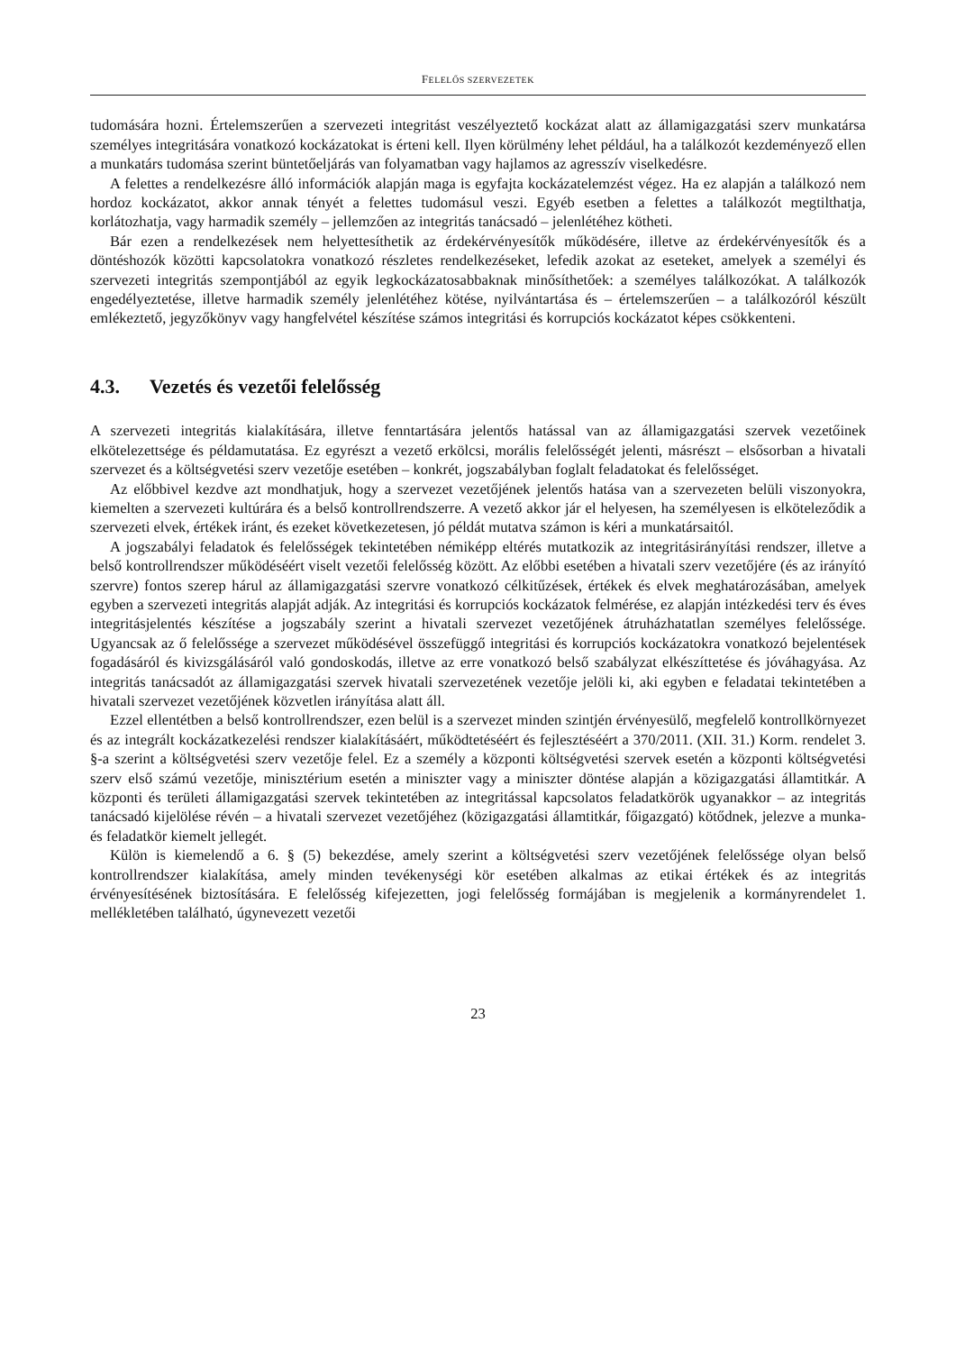FELELŐS SZERVEZETEK
tudomására hozni. Értelemszerűen a szervezeti integritást veszélyeztető kockázat alatt az államigazgatási szerv munkatársa személyes integritására vonatkozó kockázatokat is érteni kell. Ilyen körülmény lehet például, ha a találkozót kezdeményező ellen a munkatárs tudomása szerint büntetőeljárás van folyamatban vagy hajlamos az agresszív viselkedésre.
A felettes a rendelkezésre álló információk alapján maga is egyfajta kockázatelemzést végez. Ha ez alapján a találkozó nem hordoz kockázatot, akkor annak tényét a felettes tudomásul veszi. Egyéb esetben a felettes a találkozót megtilthatja, korlátozhatja, vagy harmadik személy – jellemzően az integritás tanácsadó – jelenlétéhez kötheti.
Bár ezen a rendelkezések nem helyettesíthetik az érdekérvényesítők működésére, illetve az érdekérvényesítők és a döntéshozók közötti kapcsolatokra vonatkozó részletes rendelkezéseket, lefedik azokat az eseteket, amelyek a személyi és szervezeti integritás szempontjából az egyik legkockázatosabbaknak minősíthetőek: a személyes találkozókat. A találkozók engedélyeztetése, illetve harmadik személy jelenlétéhez kötése, nyilvántartása és – értelemszerűen – a találkozóról készült emlékeztető, jegyzőkönyv vagy hangfelvétel készítése számos integritási és korrupciós kockázatot képes csökkenteni.
4.3. Vezetés és vezetői felelősség
A szervezeti integritás kialakítására, illetve fenntartására jelentős hatással van az államigazgatási szervek vezetőinek elkötelezettsége és példamutatása. Ez egyrészt a vezető erkölcsi, morális felelősségét jelenti, másrészt – elsősorban a hivatali szervezet és a költségvetési szerv vezetője esetében – konkrét, jogszabályban foglalt feladatokat és felelősséget.
Az előbbivel kezdve azt mondhatjuk, hogy a szervezet vezetőjének jelentős hatása van a szervezeten belüli viszonyokra, kiemelten a szervezeti kultúrára és a belső kontrollrendszerre. A vezető akkor jár el helyesen, ha személyesen is elköteleződik a szervezeti elvek, értékek iránt, és ezeket következetesen, jó példát mutatva számon is kéri a munkatársaitól.
A jogszabályi feladatok és felelősségek tekintetében némiképp eltérés mutatkozik az integritásirányítási rendszer, illetve a belső kontrollrendszer működéséért viselt vezetői felelősség között. Az előbbi esetében a hivatali szerv vezetőjére (és az irányító szervre) fontos szerep hárul az államigazgatási szervre vonatkozó célkitűzések, értékek és elvek meghatározásában, amelyek egyben a szervezeti integritás alapját adják. Az integritási és korrupciós kockázatok felmérése, ez alapján intézkedési terv és éves integritásjelentés készítése a jogszabály szerint a hivatali szervezet vezetőjének átruházhatatlan személyes felelőssége. Ugyancsak az ő felelőssége a szervezet működésével összefüggő integritási és korrupciós kockázatokra vonatkozó bejelentések fogadásáról és kivizsgálásáról való gondoskodás, illetve az erre vonatkozó belső szabályzat elkészíttetése és jóváhagyása. Az integritás tanácsadót az államigazgatási szervek hivatali szervezetének vezetője jelöli ki, aki egyben e feladatai tekintetében a hivatali szervezet vezetőjének közvetlen irányítása alatt áll.
Ezzel ellentétben a belső kontrollrendszer, ezen belül is a szervezet minden szintjén érvényesülő, megfelelő kontrollkörnyezet és az integrált kockázatkezelési rendszer kialakításáért, működtetéséért és fejlesztéséért a 370/2011. (XII. 31.) Korm. rendelet 3. §-a szerint a költségvetési szerv vezetője felel. Ez a személy a központi költségvetési szervek esetén a központi költségvetési szerv első számú vezetője, minisztérium esetén a miniszter vagy a miniszter döntése alapján a közigazgatási államtitkár. A központi és területi államigazgatási szervek tekintetében az integritással kapcsolatos feladatkörök ugyanakkor – az integritás tanácsadó kijelölése révén – a hivatali szervezet vezetőjéhez (közigazgatási államtitkár, főigazgató) kötődnek, jelezve a munka- és feladatkör kiemelt jellegét.
Külön is kiemelendő a 6. § (5) bekezdése, amely szerint a költségvetési szerv vezetőjének felelőssége olyan belső kontrollrendszer kialakítása, amely minden tevékenységi kör esetében alkalmas az etikai értékek és az integritás érvényesítésének biztosítására. E felelősség kifejezetten, jogi felelősség formájában is megjelenik a kormányrendelet 1. mellékletében található, úgynevezett vezetői
23